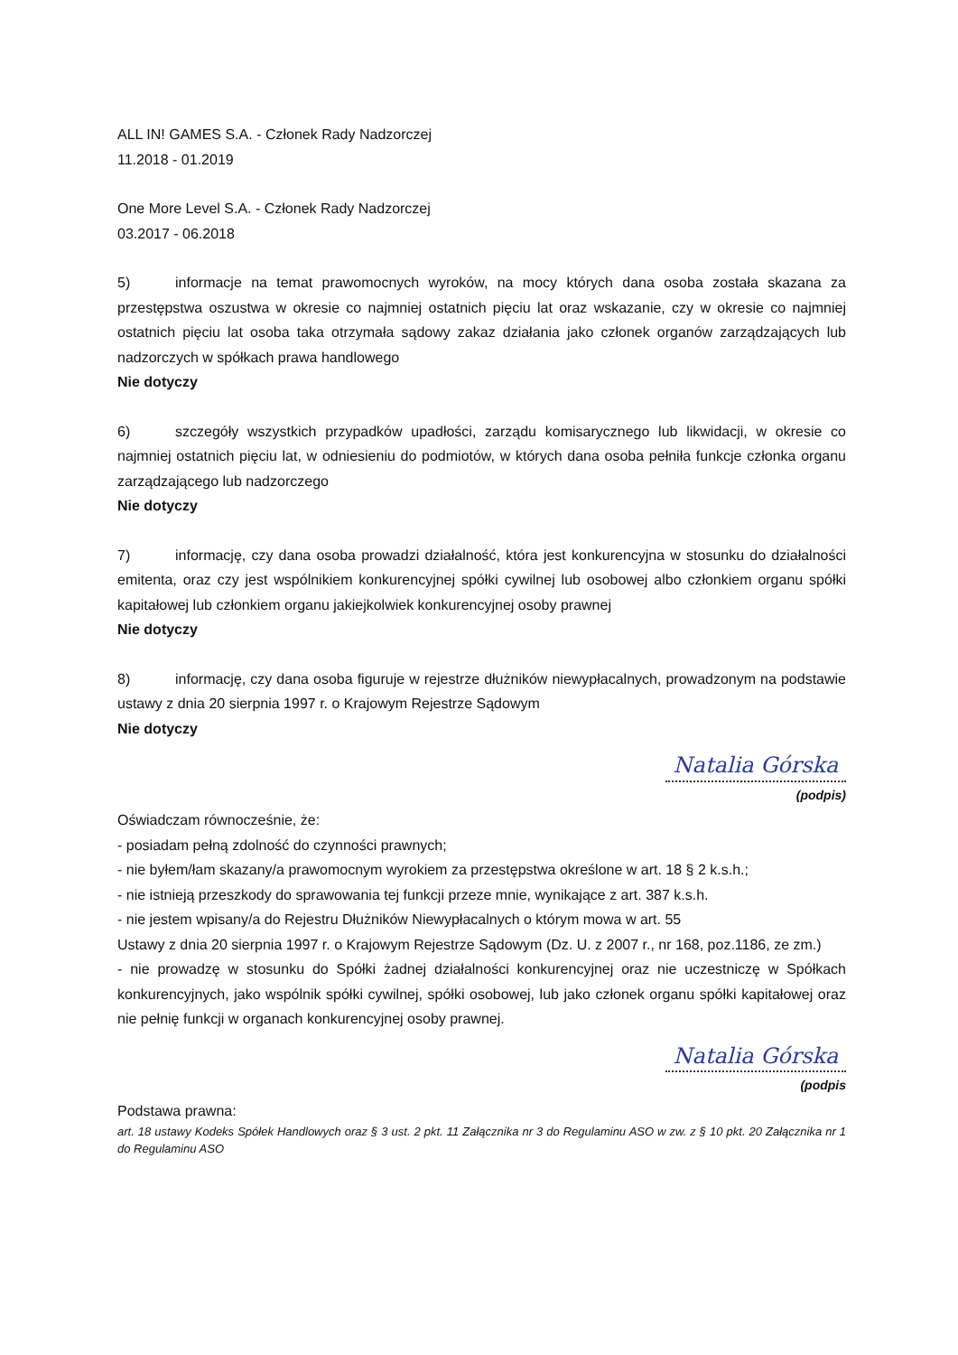ALL IN! GAMES S.A. - Członek Rady Nadzorczej
11.2018 - 01.2019
One More Level S.A. - Członek Rady Nadzorczej
03.2017 - 06.2018
5) informacje na temat prawomocnych wyroków, na mocy których dana osoba została skazana za przestępstwa oszustwa w okresie co najmniej ostatnich pięciu lat oraz wskazanie, czy w okresie co najmniej ostatnich pięciu lat osoba taka otrzymała sądowy zakaz działania jako członek organów zarządzających lub nadzorczych w spółkach prawa handlowego
Nie dotyczy
6) szczegóły wszystkich przypadków upadłości, zarządu komisarycznego lub likwidacji, w okresie co najmniej ostatnich pięciu lat, w odniesieniu do podmiotów, w których dana osoba pełniła funkcje członka organu zarządzającego lub nadzorczego
Nie dotyczy
7) informację, czy dana osoba prowadzi działalność, która jest konkurencyjna w stosunku do działalności emitenta, oraz czy jest wspólnikiem konkurencyjnej spółki cywilnej lub osobowej albo członkiem organu spółki kapitałowej lub członkiem organu jakiejkolwiek konkurencyjnej osoby prawnej
Nie dotyczy
8) informację, czy dana osoba figuruje w rejestrze dłużników niewypłacalnych, prowadzonym na podstawie ustawy z dnia 20 sierpnia 1997 r. o Krajowym Rejestrze Sądowym
Nie dotyczy
Natalia Górska
(podpis)
Oświadczam równocześnie, że:
- posiadam pełną zdolność do czynności prawnych;
- nie byłem/łam skazany/a prawomocnym wyrokiem za przestępstwa określone w art. 18 § 2 k.s.h.;
- nie istnieją przeszkody do sprawowania tej funkcji przeze mnie, wynikające z art. 387 k.s.h.
- nie jestem wpisany/a do Rejestru Dłużników Niewypłacalnych o którym mowa w art. 55
Ustawy z dnia 20 sierpnia 1997 r. o Krajowym Rejestrze Sądowym (Dz. U. z 2007 r., nr 168, poz.1186, ze zm.)
- nie prowadzę w stosunku do Spółki żadnej działalności konkurencyjnej oraz nie uczestniczę w Spółkach konkurencyjnych, jako wspólnik spółki cywilnej, spółki osobowej, lub jako członek organu spółki kapitałowej oraz nie pełnię funkcji w organach konkurencyjnej osoby prawnej.
Natalia Górska
(podpis
Podstawa prawna:
art. 18 ustawy Kodeks Spółek Handlowych oraz § 3 ust. 2 pkt. 11 Załącznika nr 3 do Regulaminu ASO w zw. z § 10 pkt. 20 Załącznika nr 1 do Regulaminu ASO